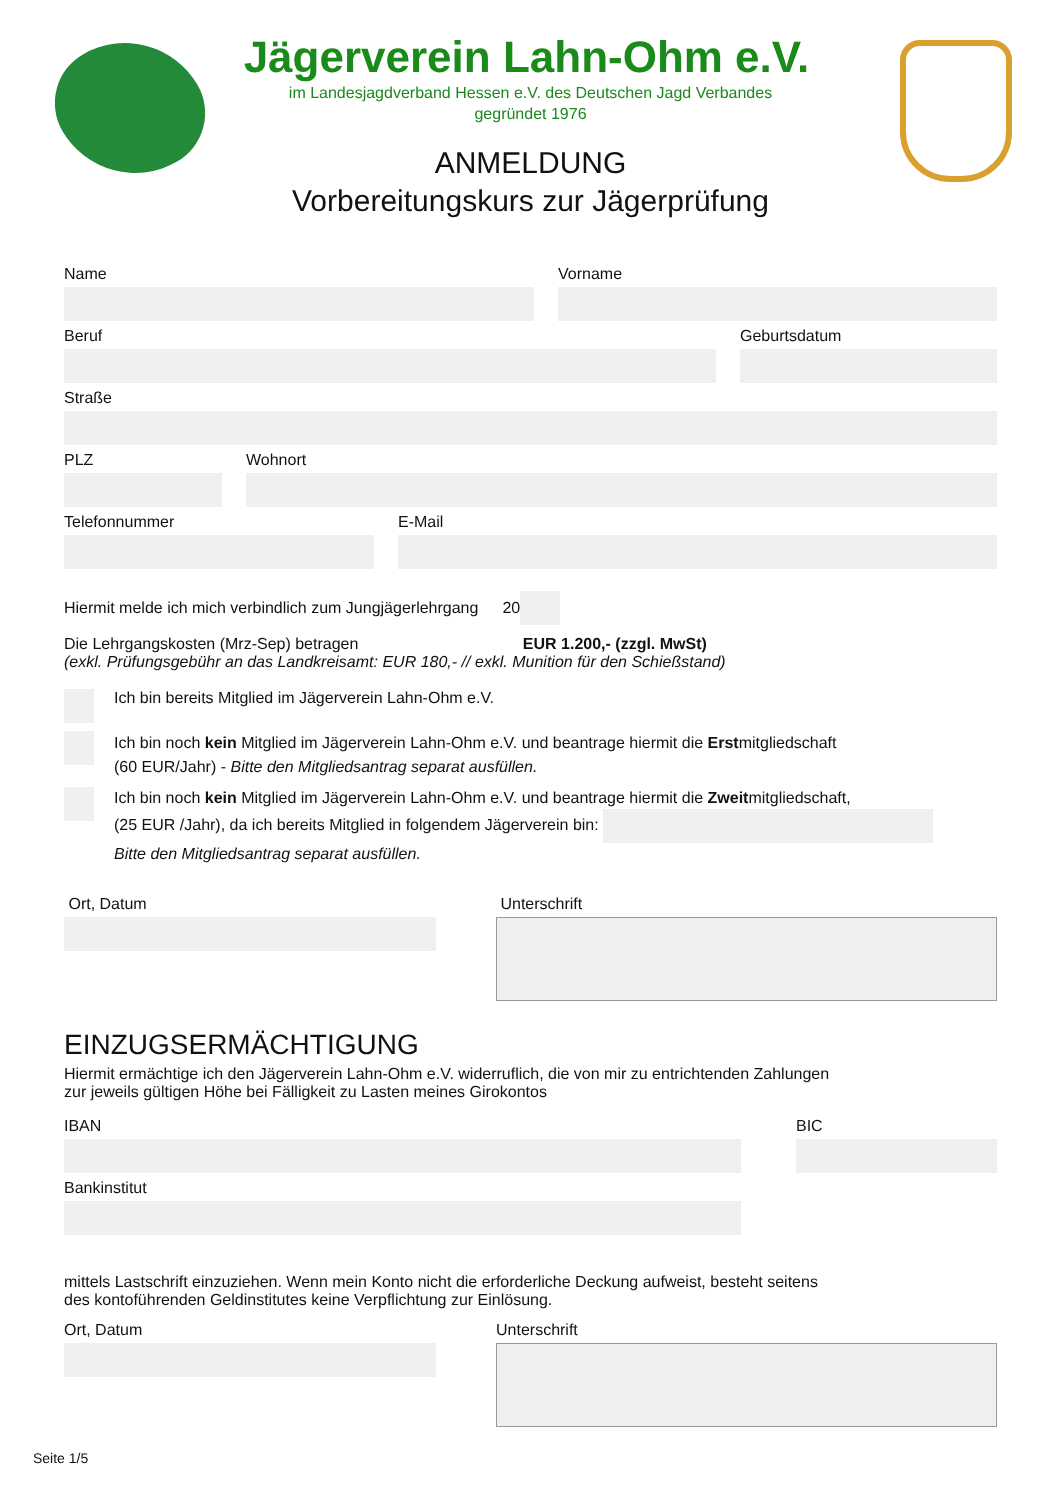Jägerverein Lahn-Ohm e.V.
im Landesjagdverband Hessen e.V. des Deutschen Jagd Verbandes
gegründet 1976
ANMELDUNG
Vorbereitungskurs zur Jägerprüfung
Name Vorname
Beruf Geburtsdatum
Straße
PLZ Wohnort
Telefonnummer E-Mail
Hiermit melde ich mich verbindlich zum Jungjägerlehrgang 20
Die Lehrgangskosten (Mrz-Sep) betragen EUR 1.200,- (zzgl. MwSt)
(exkl. Prüfungsgebühr an das Landkreisamt: EUR 180,- // exkl. Munition für den Schießstand)
Ich bin bereits Mitglied im Jägerverein Lahn-Ohm e.V.
Ich bin noch kein Mitglied im Jägerverein Lahn-Ohm e.V. und beantrage hiermit die Erstmitgliedschaft
(60 EUR/Jahr) - Bitte den Mitgliedsantrag separat ausfüllen.
Ich bin noch kein Mitglied im Jägerverein Lahn-Ohm e.V. und beantrage hiermit die Zweitmitgliedschaft,
(25 EUR /Jahr), da ich bereits Mitglied in folgendem Jägerverein bin:
Bitte den Mitgliedsantrag separat ausfüllen.
Ort, Datum Unterschrift
EINZUGSERMÄCHTIGUNG
Hiermit ermächtige ich den Jägerverein Lahn-Ohm e.V. widerruflich, die von mir zu entrichtenden Zahlungen
zur jeweils gültigen Höhe bei Fälligkeit zu Lasten meines Girokontos
IBAN BIC
Bankinstitut
mittels Lastschrift einzuziehen. Wenn mein Konto nicht die erforderliche Deckung aufweist, besteht seitens
des kontoführenden Geldinstitutes keine Verpflichtung zur Einlösung.
Ort, Datum Unterschrift
Seite 1/5